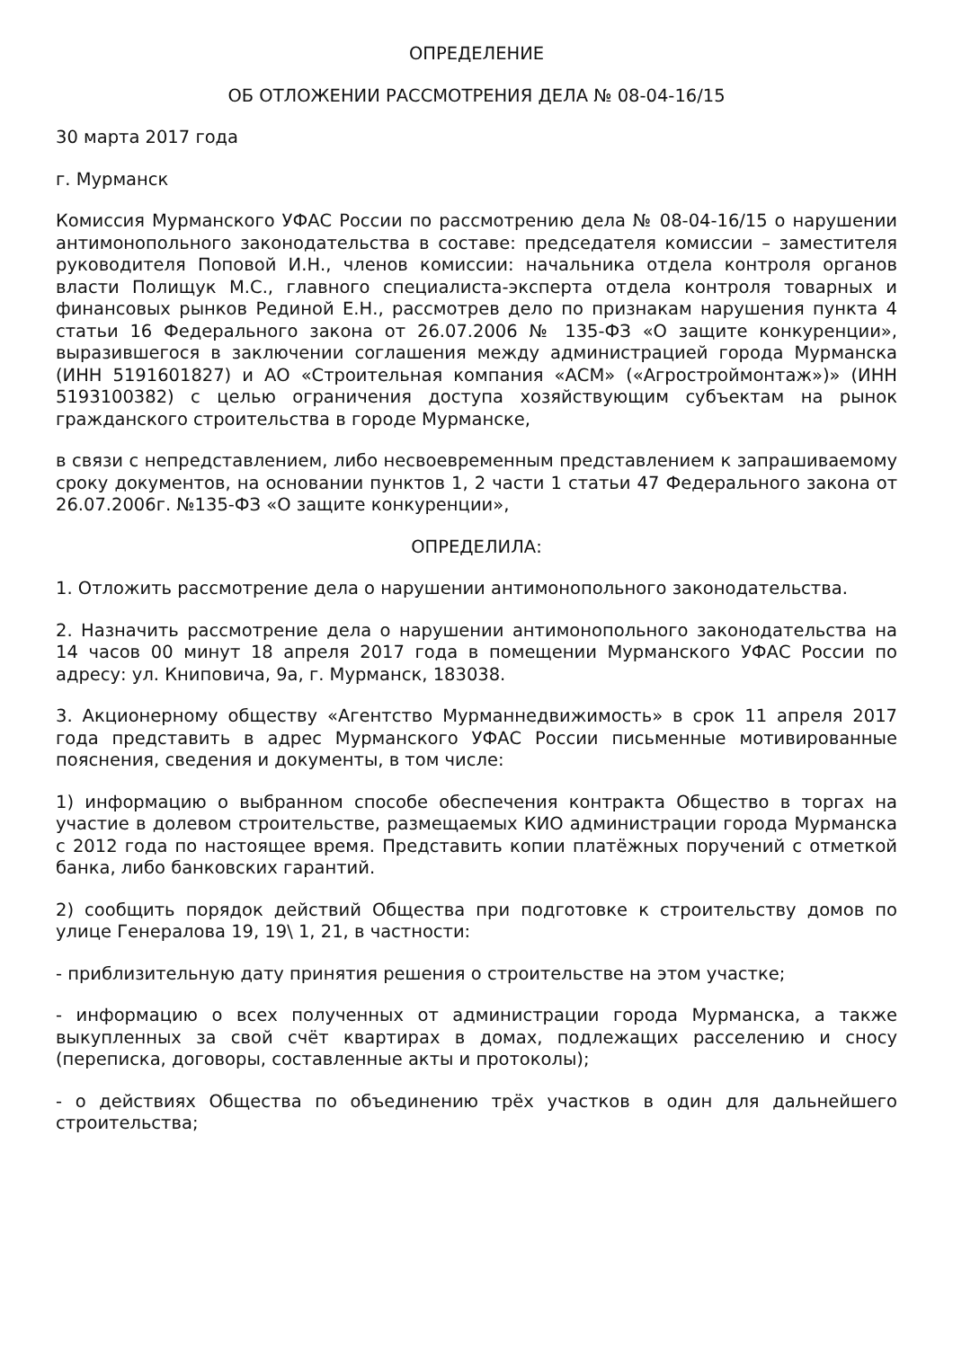ОПРЕДЕЛЕНИЕ
ОБ ОТЛОЖЕНИИ РАССМОТРЕНИЯ ДЕЛА № 08-04-16/15
30 марта 2017 года
г. Мурманск
Комиссия Мурманского УФАС России по рассмотрению дела № 08-04-16/15 о нарушении антимонопольного законодательства в составе: председателя комиссии – заместителя руководителя Поповой И.Н., членов комиссии: начальника отдела контроля органов власти Полищук М.С., главного специалиста-эксперта отдела контроля товарных и финансовых рынков Рединой Е.Н., рассмотрев дело по признакам нарушения пункта 4 статьи 16 Федерального закона от 26.07.2006 № 135-ФЗ «О защите конкуренции», выразившегося в заключении соглашения между администрацией города Мурманска (ИНН 5191601827) и АО «Строительная компания «АСМ» («Агростроймонтаж»)» (ИНН 5193100382) с целью ограничения доступа хозяйствующим субъектам на рынок гражданского строительства в городе Мурманске,
в связи с непредставлением, либо несвоевременным представлением к запрашиваемому сроку документов, на основании пунктов 1, 2 части 1 статьи 47 Федерального закона от 26.07.2006г. №135-ФЗ «О защите конкуренции»,
ОПРЕДЕЛИЛА:
1. Отложить рассмотрение дела о нарушении антимонопольного законодательства.
2. Назначить рассмотрение дела о нарушении антимонопольного законодательства на 14 часов 00 минут 18 апреля 2017 года в помещении Мурманского УФАС России по адресу: ул. Книповича, 9а, г. Мурманск, 183038.
3. Акционерному обществу «Агентство Мурманнедвижимость» в срок 11 апреля 2017 года представить в адрес Мурманского УФАС России письменные мотивированные пояснения, сведения и документы, в том числе:
1) информацию о выбранном способе обеспечения контракта Общество в торгах на участие в долевом строительстве, размещаемых КИО администрации города Мурманска с 2012 года по настоящее время. Представить копии платёжных поручений с отметкой банка, либо банковских гарантий.
2) сообщить порядок действий Общества при подготовке к строительству домов по улице Генералова 19, 19\ 1, 21, в частности:
- приблизительную дату принятия решения о строительстве на этом участке;
- информацию о всех полученных от администрации города Мурманска, а также выкупленных за свой счёт квартирах в домах, подлежащих расселению и сносу (переписка, договоры, составленные акты и протоколы);
- о действиях Общества по объединению трёх участков в один для дальнейшего строительства;